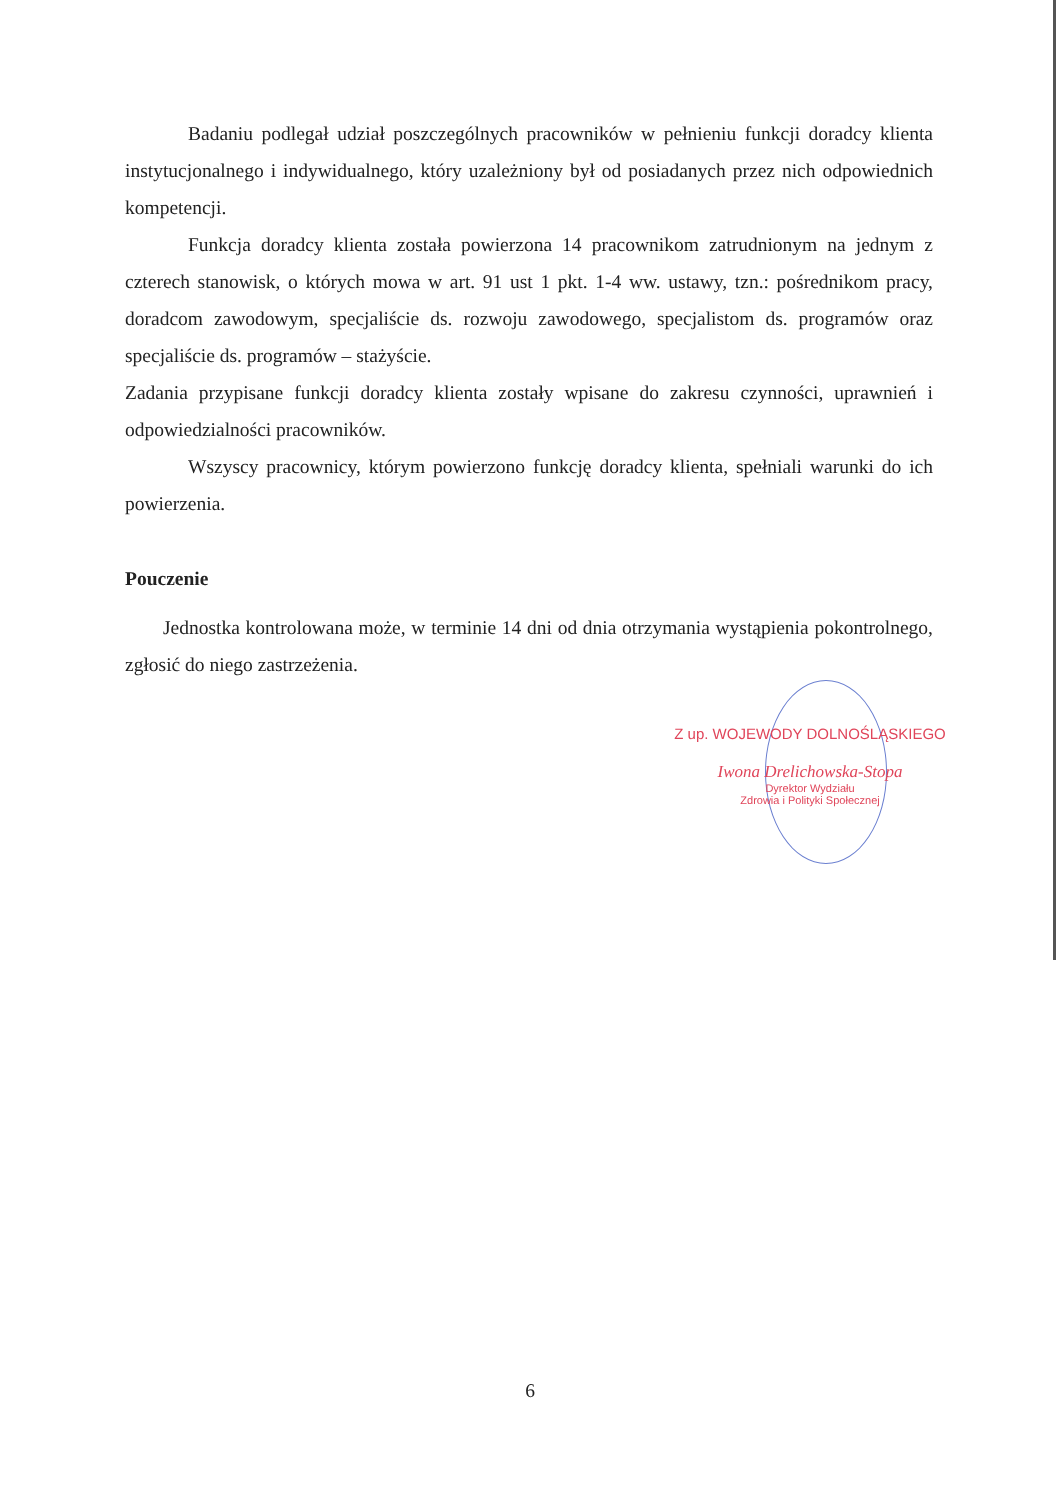Badaniu podlegał udział poszczególnych pracowników w pełnieniu funkcji doradcy klienta instytucjonalnego i indywidualnego, który uzależniony był od posiadanych przez nich odpowiednich kompetencji.
Funkcja doradcy klienta została powierzona 14 pracownikom zatrudnionym na jednym z czterech stanowisk, o których mowa w art. 91 ust 1 pkt. 1-4 ww. ustawy, tzn.: pośrednikom pracy, doradcom zawodowym, specjaliście ds. rozwoju zawodowego, specjalistom ds. programów oraz specjaliście ds. programów – stażyście.
Zadania przypisane funkcji doradcy klienta zostały wpisane do zakresu czynności, uprawnień i odpowiedzialności pracowników.
Wszyscy pracownicy, którym powierzono funkcję doradcy klienta, spełniali warunki do ich powierzenia.
Pouczenie
Jednostka kontrolowana może, w terminie 14 dni od dnia otrzymania wystąpienia pokontrolnego, zgłosić do niego zastrzeżenia.
Z up. WOJEWODY DOLNOŚLĄSKIEGO
Iwona Drelichowska-Stopa
Dyrektor Wydziału
Zdrowia i Polityki Społecznej
6